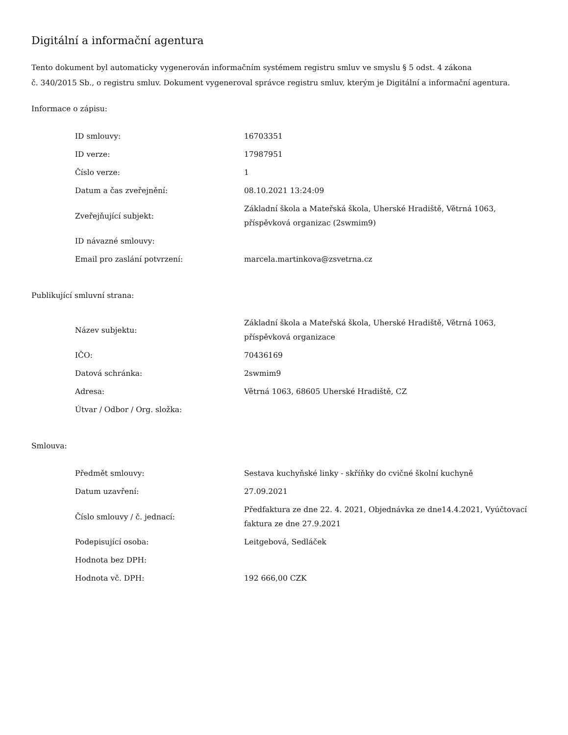Digitální a informační agentura
Tento dokument byl automaticky vygenerován informačním systémem registru smluv ve smyslu § 5 odst. 4 zákona
č. 340/2015 Sb., o registru smluv. Dokument vygeneroval správce registru smluv, kterým je Digitální a informační agentura.
Informace o zápisu:
| ID smlouvy: | 16703351 |
| ID verze: | 17987951 |
| Číslo verze: | 1 |
| Datum a čas zveřejnění: | 08.10.2021 13:24:09 |
| Zveřejňující subjekt: | Základní škola a Mateřská škola, Uherské Hradiště, Větrná 1063, příspěvková organizac (2swmim9) |
| ID návazné smlouvy: | |
| Email pro zaslání potvrzení: | marcela.martinkova@zsvetrna.cz |
Publikující smluvní strana:
| Název subjektu: | Základní škola a Mateřská škola, Uherské Hradiště, Větrná 1063, příspěvková organizace |
| IČO: | 70436169 |
| Datová schránka: | 2swmim9 |
| Adresa: | Větrná 1063, 68605 Uherské Hradiště, CZ |
| Útvar / Odbor / Org. složka: | |
Smlouva:
| Předmět smlouvy: | Sestava kuchyňské linky - skříňky do cvičné školní kuchyně |
| Datum uzavření: | 27.09.2021 |
| Číslo smlouvy / č. jednací: | Předfaktura ze dne 22. 4. 2021, Objednávka ze dne14.4.2021, Vyúčtovací faktura ze dne 27.9.2021 |
| Podepisující osoba: | Leitgebová, Sedláček |
| Hodnota bez DPH: | |
| Hodnota vč. DPH: | 192 666,00 CZK |